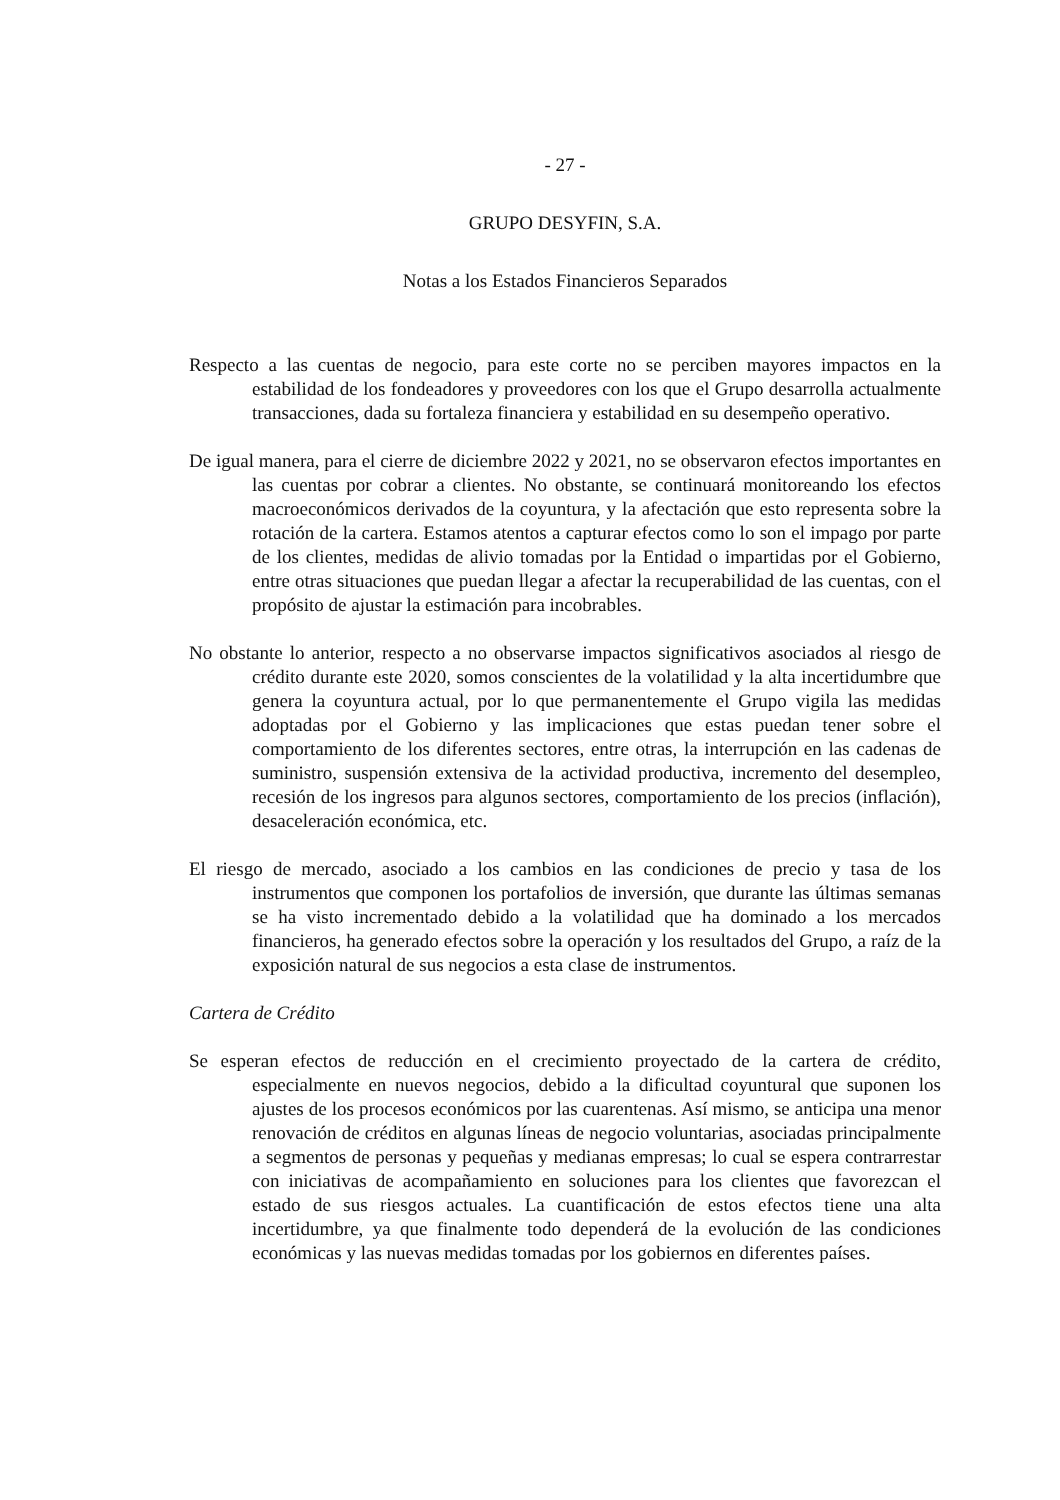- 27 -
GRUPO DESYFIN, S.A.
Notas a los Estados Financieros Separados
Respecto a las cuentas de negocio, para este corte no se perciben mayores impactos en la estabilidad de los fondeadores y proveedores con los que el Grupo desarrolla actualmente transacciones, dada su fortaleza financiera y estabilidad en su desempeño operativo.
De igual manera, para el cierre de diciembre 2022 y 2021, no se observaron efectos importantes en las cuentas por cobrar a clientes. No obstante, se continuará monitoreando los efectos macroeconómicos derivados de la coyuntura, y la afectación que esto representa sobre la rotación de la cartera. Estamos atentos a capturar efectos como lo son el impago por parte de los clientes, medidas de alivio tomadas por la Entidad o impartidas por el Gobierno, entre otras situaciones que puedan llegar a afectar la recuperabilidad de las cuentas, con el propósito de ajustar la estimación para incobrables.
No obstante lo anterior, respecto a no observarse impactos significativos asociados al riesgo de crédito durante este 2020, somos conscientes de la volatilidad y la alta incertidumbre que genera la coyuntura actual, por lo que permanentemente el Grupo vigila las medidas adoptadas por el Gobierno y las implicaciones que estas puedan tener sobre el comportamiento de los diferentes sectores, entre otras, la interrupción en las cadenas de suministro, suspensión extensiva de la actividad productiva, incremento del desempleo, recesión de los ingresos para algunos sectores, comportamiento de los precios (inflación), desaceleración económica, etc.
El riesgo de mercado, asociado a los cambios en las condiciones de precio y tasa de los instrumentos que componen los portafolios de inversión, que durante las últimas semanas se ha visto incrementado debido a la volatilidad que ha dominado a los mercados financieros, ha generado efectos sobre la operación y los resultados del Grupo, a raíz de la exposición natural de sus negocios a esta clase de instrumentos.
Cartera de Crédito
Se esperan efectos de reducción en el crecimiento proyectado de la cartera de crédito, especialmente en nuevos negocios, debido a la dificultad coyuntural que suponen los ajustes de los procesos económicos por las cuarentenas. Así mismo, se anticipa una menor renovación de créditos en algunas líneas de negocio voluntarias, asociadas principalmente a segmentos de personas y pequeñas y medianas empresas; lo cual se espera contrarrestar con iniciativas de acompañamiento en soluciones para los clientes que favorezcan el estado de sus riesgos actuales. La cuantificación de estos efectos tiene una alta incertidumbre, ya que finalmente todo dependerá de la evolución de las condiciones económicas y las nuevas medidas tomadas por los gobiernos en diferentes países.